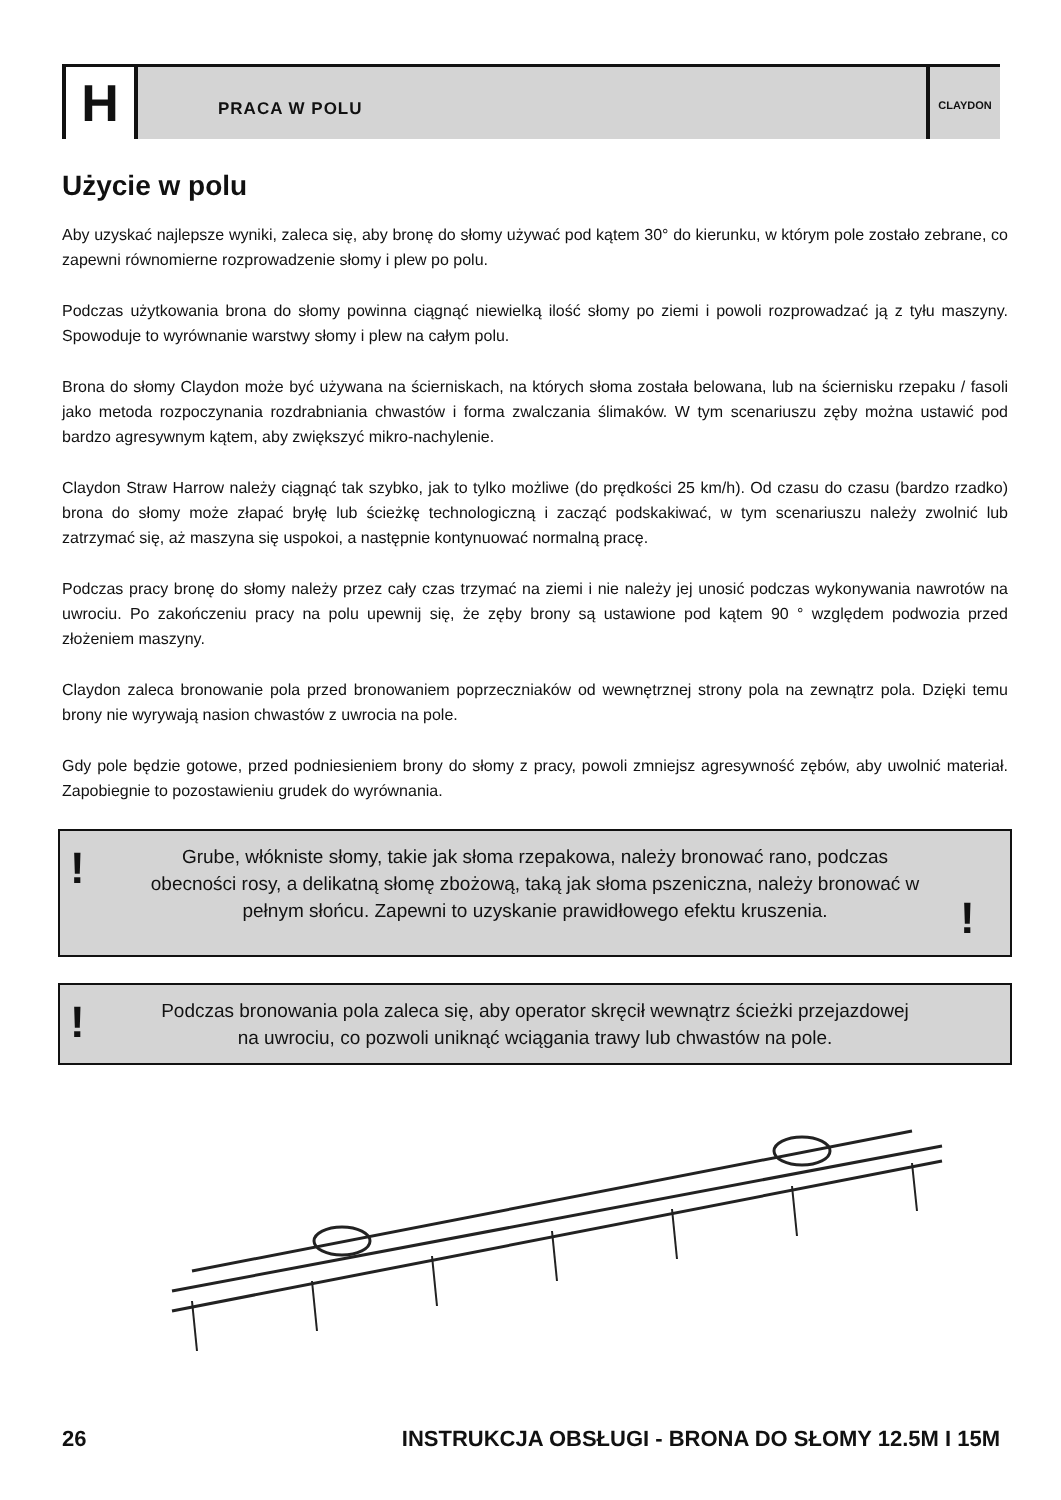H
PRACA W POLU
CLAYDON
Użycie w polu
Aby uzyskać najlepsze wyniki, zaleca się, aby bronę do słomy używać pod kątem 30° do kierunku, w którym pole zostało zebrane, co zapewni równomierne rozprowadzenie słomy i plew po polu.
Podczas użytkowania brona do słomy powinna ciągnąć niewielką ilość słomy po ziemi i powoli rozprowadzać ją z tyłu maszyny. Spowoduje to wyrównanie warstwy słomy i plew na całym polu.
Brona do słomy Claydon może być używana na ścierniskach, na których słoma została belowana, lub na ściernisku rzepaku / fasoli jako metoda rozpoczynania rozdrabniania chwastów i forma zwalczania ślimaków. W tym scenariuszu zęby można ustawić pod bardzo agresywnym kątem, aby zwiększyć mikro-nachylenie.
Claydon Straw Harrow należy ciągnąć tak szybko, jak to tylko możliwe (do prędkości 25 km/h). Od czasu do czasu (bardzo rzadko) brona do słomy może złapać bryłę lub ścieżkę technologiczną i zacząć podskakiwać, w tym scenariuszu należy zwolnić lub zatrzymać się, aż maszyna się uspokoi, a następnie kontynuować normalną pracę.
Podczas pracy bronę do słomy należy przez cały czas trzymać na ziemi i nie należy jej unosić podczas wykonywania nawrotów na uwrociu. Po zakończeniu pracy na polu upewnij się, że zęby brony są ustawione pod kątem 90 ° względem podwozia przed złożeniem maszyny.
Claydon zaleca bronowanie pola przed bronowaniem poprzeczniaków od wewnętrznej strony pola na zewnątrz pola. Dzięki temu brony nie wyrywają nasion chwastów z uwrocia na pole.
Gdy pole będzie gotowe, przed podniesieniem brony do słomy z pracy, powoli zmniejsz agresywność zębów, aby uwolnić materiał. Zapobiegnie to pozostawieniu grudek do wyrównania.
!
Grube, włókniste słomy, takie jak słoma rzepakowa, należy bronować rano, podczas obecności rosy, a delikatną słomę zbożową, taką jak słoma pszeniczna, należy bronować w pełnym słońcu. Zapewni to uzyskanie prawidłowego efektu kruszenia.
!
!
Podczas bronowania pola zaleca się, aby operator skręcił wewnątrz ścieżki przejazdowej na uwrociu, co pozwoli uniknąć wciągania trawy lub chwastów na pole.
26 INSTRUKCJA OBSŁUGI - BRONA DO SŁOMY 12.5M I 15M